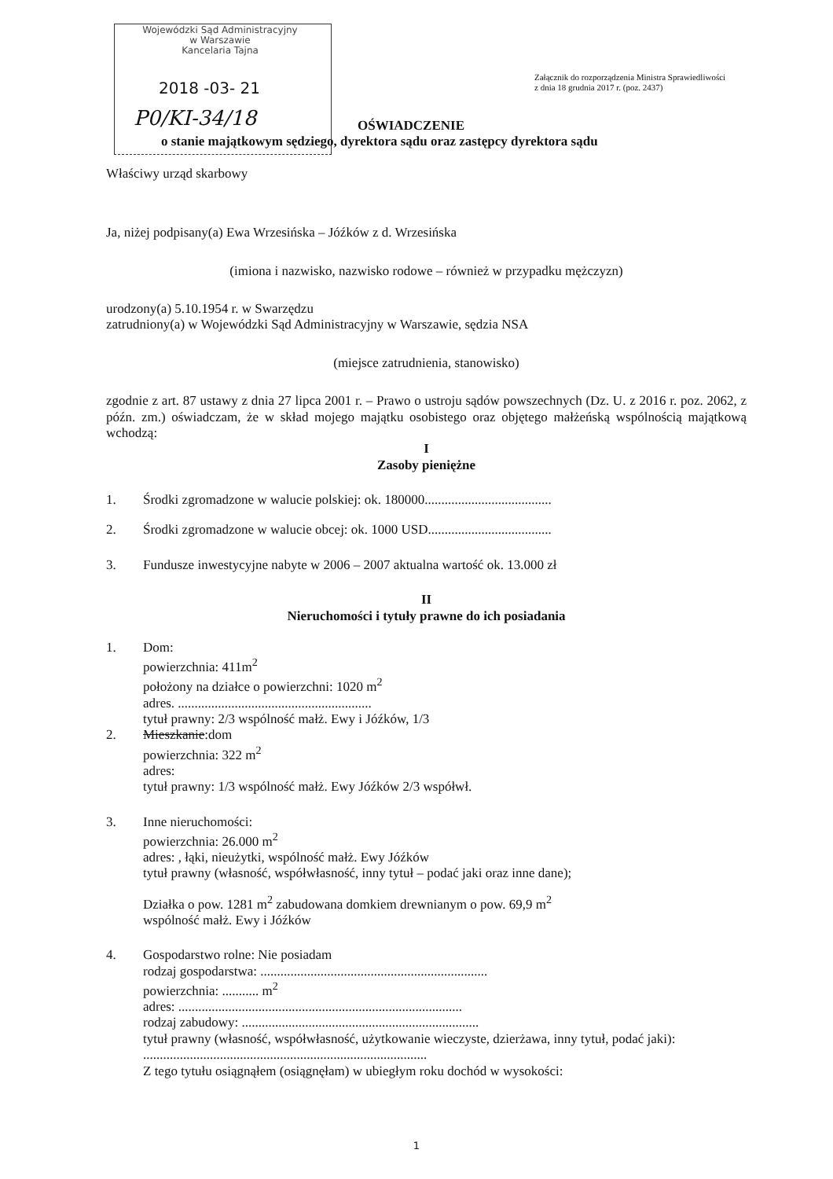Wojewódzki Sąd Administracyjny
w Warszawie
Kancelaria Tajna
2018 -03- 21
P0/KI-34/18
Załącznik do rozporządzenia Ministra Sprawiedliwości
z dnia 18 grudnia 2017 r. (poz. 2437)
OŚWIADCZENIE
o stanie majątkowym sędziego, dyrektora sądu oraz zastępcy dyrektora sądu
Właściwy urząd skarbowy
Ja, niżej podpisany(a) Ewa Wrzesińska – Jóźków z d. Wrzesińska
(imiona i nazwisko, nazwisko rodowe – również w przypadku mężczyzn)
urodzony(a) 5.10.1954 r. w Swarzędzu
zatrudniony(a) w Wojewódzki Sąd Administracyjny w Warszawie, sędzia NSA
(miejsce zatrudnienia, stanowisko)
zgodnie z art. 87 ustawy z dnia 27 lipca 2001 r. – Prawo o ustroju sądów powszechnych (Dz. U. z 2016 r. poz. 2062, z późn. zm.) oświadczam, że w skład mojego majątku osobistego oraz objętego małżeńską wspólnością majątkową wchodzą:
I
Zasoby pieniężne
1. Środki zgromadzone w walucie polskiej: ok. 180000......................................
2. Środki zgromadzone w walucie obcej: ok. 1000 USD.....................................
3. Fundusze inwestycyjne nabyte w 2006 – 2007 aktualna wartość ok. 13.000 zł
II
Nieruchomości i tytuły prawne do ich posiadania
1. Dom:
powierzchnia: 411m<sup>2</sup>
położony na działce o powierzchni: 1020 m<sup>2</sup>
adres. ..........................................................
tytuł prawny: 2/3 wspólność małż. Ewy i Jóźków, 1/3
2. Mieszkanie:dom
powierzchnia: 322 m<sup>2</sup>
adres:
tytuł prawny: 1/3 wspólność małż. Ewy Jóźków 2/3 współwł.
3. Inne nieruchomości:
powierzchnia: 26.000 m<sup>2</sup>
adres: , łąki, nieużytki, wspólność małż. Ewy Jóźków
tytuł prawny (własność, współwłasność, inny tytuł – podać jaki oraz inne dane);
Działka o pow. 1281 m<sup>2</sup> zabudowana domkiem drewnianym o pow. 69,9 m<sup>2</sup>
wspólność małż. Ewy i Jóźków
4. Gospodarstwo rolne: Nie posiadam
rodzaj gospodarstwa: ....................................................................
powierzchnia: ........... m<sup>2</sup>
adres: .....................................................................................
rodzaj zabudowy: .......................................................................
tytuł prawny (własność, współwłasność, użytkowanie wieczyste, dzierżawa, inny tytuł, podać jaki): .....................................................................................
Z tego tytułu osiągnąłem (osiągnęłam) w ubiegłym roku dochód w wysokości:
1